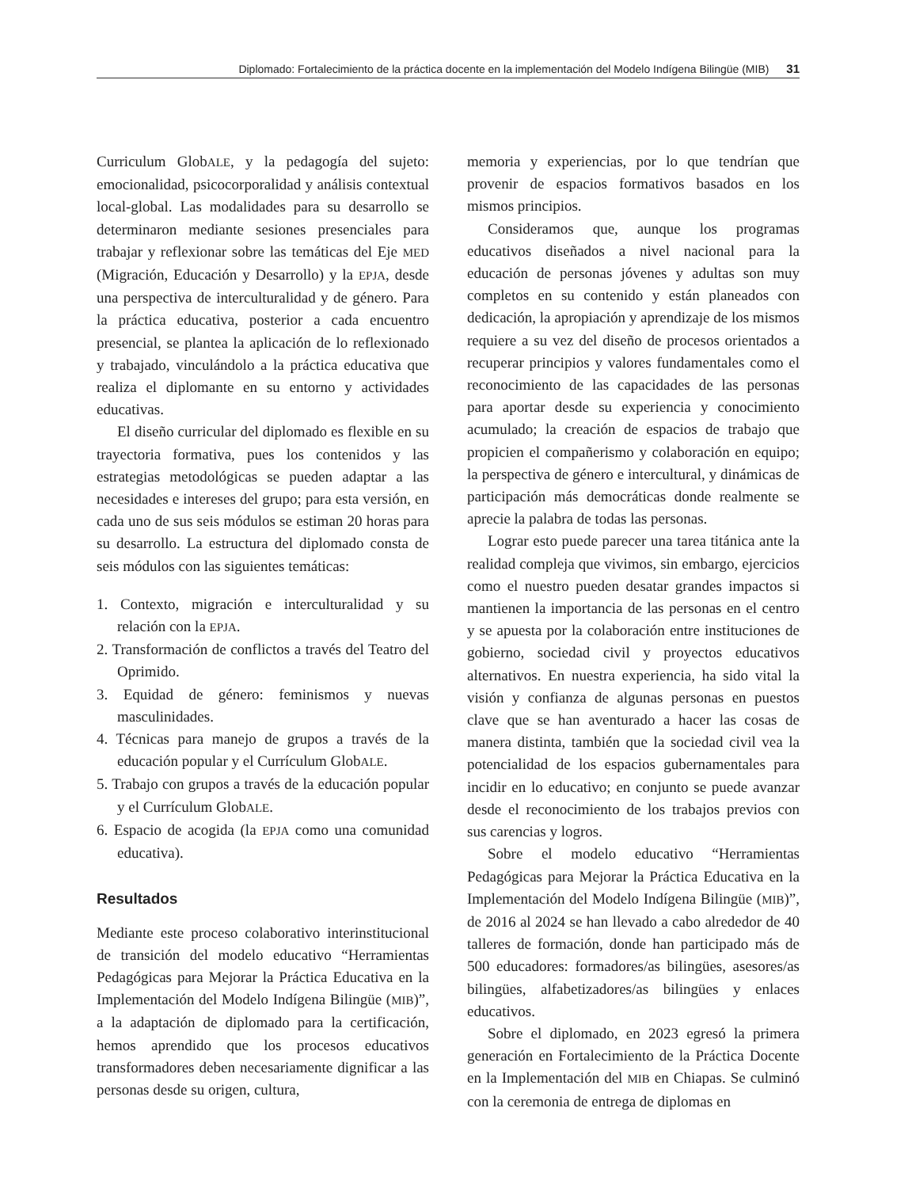Diplomado: Fortalecimiento de la práctica docente en la implementación del Modelo Indígena Bilingüe (MIB) 31
Curriculum GlobALE, y la pedagogía del sujeto: emocionalidad, psicocorporalidad y análisis contextual local-global. Las modalidades para su desarrollo se determinaron mediante sesiones presenciales para trabajar y reflexionar sobre las temáticas del Eje MED (Migración, Educación y Desarrollo) y la EPJA, desde una perspectiva de interculturalidad y de género. Para la práctica educativa, posterior a cada encuentro presencial, se plantea la aplicación de lo reflexionado y trabajado, vinculándolo a la práctica educativa que realiza el diplomante en su entorno y actividades educativas.
El diseño curricular del diplomado es flexible en su trayectoria formativa, pues los contenidos y las estrategias metodológicas se pueden adaptar a las necesidades e intereses del grupo; para esta versión, en cada uno de sus seis módulos se estiman 20 horas para su desarrollo. La estructura del diplomado consta de seis módulos con las siguientes temáticas:
1. Contexto, migración e interculturalidad y su relación con la EPJA.
2. Transformación de conflictos a través del Teatro del Oprimido.
3. Equidad de género: feminismos y nuevas masculinidades.
4. Técnicas para manejo de grupos a través de la educación popular y el Currículum GlobALE.
5. Trabajo con grupos a través de la educación popular y el Currículum GlobALE.
6. Espacio de acogida (la EPJA como una comunidad educativa).
Resultados
Mediante este proceso colaborativo interinstitucional de transición del modelo educativo “Herramientas Pedagógicas para Mejorar la Práctica Educativa en la Implementación del Modelo Indígena Bilingüe (MIB)”, a la adaptación de diplomado para la certificación, hemos aprendido que los procesos educativos transformadores deben necesariamente dignificar a las personas desde su origen, cultura,
memoria y experiencias, por lo que tendrían que provenir de espacios formativos basados en los mismos principios.
Consideramos que, aunque los programas educativos diseñados a nivel nacional para la educación de personas jóvenes y adultas son muy completos en su contenido y están planeados con dedicación, la apropiación y aprendizaje de los mismos requiere a su vez del diseño de procesos orientados a recuperar principios y valores fundamentales como el reconocimiento de las capacidades de las personas para aportar desde su experiencia y conocimiento acumulado; la creación de espacios de trabajo que propicien el compañerismo y colaboración en equipo; la perspectiva de género e intercultural, y dinámicas de participación más democráticas donde realmente se aprecie la palabra de todas las personas.
Lograr esto puede parecer una tarea titánica ante la realidad compleja que vivimos, sin embargo, ejercicios como el nuestro pueden desatar grandes impactos si mantienen la importancia de las personas en el centro y se apuesta por la colaboración entre instituciones de gobierno, sociedad civil y proyectos educativos alternativos. En nuestra experiencia, ha sido vital la visión y confianza de algunas personas en puestos clave que se han aventurado a hacer las cosas de manera distinta, también que la sociedad civil vea la potencialidad de los espacios gubernamentales para incidir en lo educativo; en conjunto se puede avanzar desde el reconocimiento de los trabajos previos con sus carencias y logros.
Sobre el modelo educativo “Herramientas Pedagógicas para Mejorar la Práctica Educativa en la Implementación del Modelo Indígena Bilingüe (MIB)”, de 2016 al 2024 se han llevado a cabo alrededor de 40 talleres de formación, donde han participado más de 500 educadores: formadores/as bilingües, asesores/as bilingües, alfabetizadores/as bilingües y enlaces educativos.
Sobre el diplomado, en 2023 egresó la primera generación en Fortalecimiento de la Práctica Docente en la Implementación del MIB en Chiapas. Se culminó con la ceremonia de entrega de diplomas en